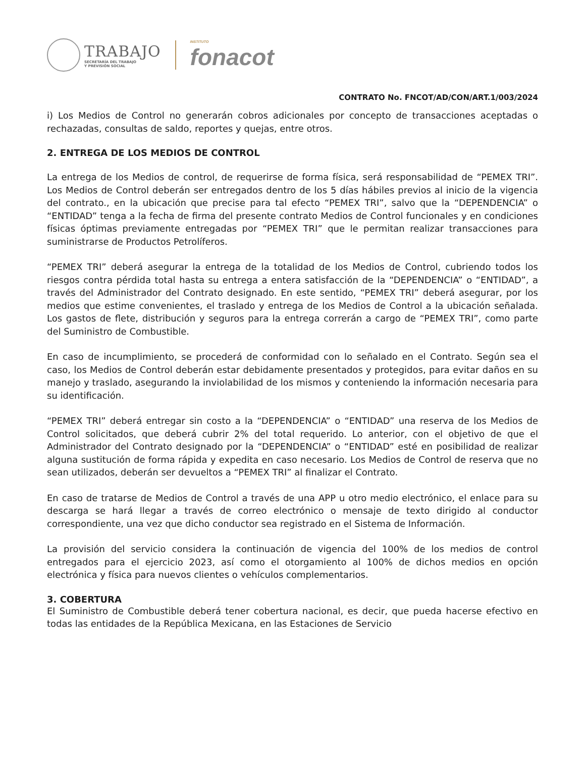TRABAJO
SECRETARÍA DEL TRABAJO
Y PREVISIÓN SOCIAL
INSTITUTO
fonacot
CONTRATO No. FNCOT/AD/CON/ART.1/003/2024
i) Los Medios de Control no generarán cobros adicionales por concepto de transacciones aceptadas o rechazadas, consultas de saldo, reportes y quejas, entre otros.
2. ENTREGA DE LOS MEDIOS DE CONTROL
La entrega de los Medios de control, de requerirse de forma física, será responsabilidad de “PEMEX TRI”. Los Medios de Control deberán ser entregados dentro de los 5 días hábiles previos al inicio de la vigencia del contrato., en la ubicación que precise para tal efecto “PEMEX TRI”, salvo que la “DEPENDENCIA” o “ENTIDAD” tenga a la fecha de firma del presente contrato Medios de Control funcionales y en condiciones físicas óptimas previamente entregadas por “PEMEX TRI” que le permitan realizar transacciones para suministrarse de Productos Petrolíferos.
“PEMEX TRI” deberá asegurar la entrega de la totalidad de los Medios de Control, cubriendo todos los riesgos contra pérdida total hasta su entrega a entera satisfacción de la “DEPENDENCIA” o “ENTIDAD”, a través del Administrador del Contrato designado. En este sentido, “PEMEX TRI” deberá asegurar, por los medios que estime convenientes, el traslado y entrega de los Medios de Control a la ubicación señalada. Los gastos de flete, distribución y seguros para la entrega correrán a cargo de “PEMEX TRI”, como parte del Suministro de Combustible.
En caso de incumplimiento, se procederá de conformidad con lo señalado en el Contrato. Según sea el caso, los Medios de Control deberán estar debidamente presentados y protegidos, para evitar daños en su manejo y traslado, asegurando la inviolabilidad de los mismos y conteniendo la información necesaria para su identificación.
“PEMEX TRI” deberá entregar sin costo a la “DEPENDENCIA” o “ENTIDAD” una reserva de los Medios de Control solicitados, que deberá cubrir 2% del total requerido. Lo anterior, con el objetivo de que el Administrador del Contrato designado por la “DEPENDENCIA” o “ENTIDAD” esté en posibilidad de realizar alguna sustitución de forma rápida y expedita en caso necesario. Los Medios de Control de reserva que no sean utilizados, deberán ser devueltos a “PEMEX TRI” al finalizar el Contrato.
En caso de tratarse de Medios de Control a través de una APP u otro medio electrónico, el enlace para su descarga se hará llegar a través de correo electrónico o mensaje de texto dirigido al conductor correspondiente, una vez que dicho conductor sea registrado en el Sistema de Información.
La provisión del servicio considera la continuación de vigencia del 100% de los medios de control entregados para el ejercicio 2023, así como el otorgamiento al 100% de dichos medios en opción electrónica y física para nuevos clientes o vehículos complementarios.
3. COBERTURA
El Suministro de Combustible deberá tener cobertura nacional, es decir, que pueda hacerse efectivo en todas las entidades de la República Mexicana, en las Estaciones de Servicio